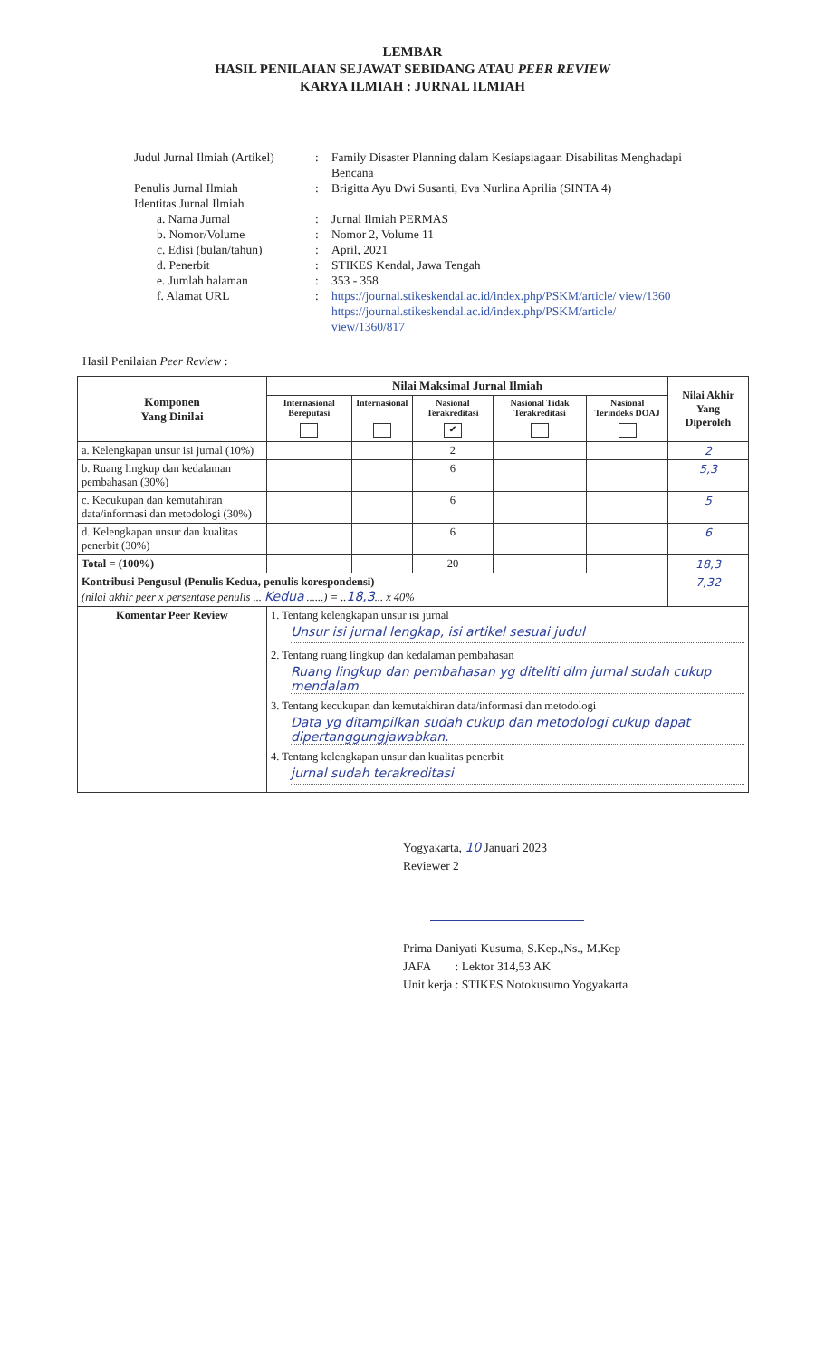LEMBAR
HASIL PENILAIAN SEJAWAT SEBIDANG ATAU PEER REVIEW
KARYA ILMIAH : JURNAL ILMIAH
| Judul Jurnal Ilmiah (Artikel) | : | Family Disaster Planning dalam Kesiapsiagaan Disabilitas Menghadapi Bencana |
| Penulis Jurnal Ilmiah | : | Brigitta Ayu Dwi Susanti, Eva Nurlina Aprilia (SINTA 4) |
| Identitas Jurnal Ilmiah | | |
| a. Nama Jurnal | : | Jurnal Ilmiah PERMAS |
| b. Nomor/Volume | : | Nomor 2, Volume 11 |
| c. Edisi (bulan/tahun) | : | April, 2021 |
| d. Penerbit | : | STIKES Kendal, Jawa Tengah |
| e. Jumlah halaman | : | 353 - 358 |
| f. Alamat URL | : | https://journal.stikeskendal.ac.id/index.php/PSKM/article/ view/1360 https://journal.stikeskendal.ac.id/index.php/PSKM/article/ view/1360/817 |
Hasil Penilaian Peer Review :
| Komponen Yang Dinilai | Nilai Maksimal Jurnal Ilmiah | | | | | Nilai Akhir Yang Diperoleh |
| --- | --- | --- | --- | --- | --- | --- |
| | Internasional Bereputasi | Internasional | Nasional Terakreditasi ✔ | Nasional Tidak Terakreditasi | Nasional Terindeks DOAJ | |
| a. Kelengkapan unsur isi jurnal (10%) | | | 2 | | | 2 |
| b. Ruang lingkup dan kedalaman pembahasan (30%) | | | 6 | | | 5,3 |
| c. Kecukupan dan kemutahiran data/informasi dan metodologi (30%) | | | 6 | | | 5 |
| d. Kelengkapan unsur dan kualitas penerbit (30%) | | | 6 | | | 6 |
| Total = (100%) | | | 20 | | | 18,3 |
| Kontribusi Pengusul (Penulis Kedua, penulis korespondensi) (nilai akhir peer x persentase penulis ... Kedua ......) = .. 18,3 ... x 40% | | | | | | 7,32 |
| Komentar Peer Review | 1. Tentang kelengkapan unsur isi jurnal Unsur isi jurnal lengkap, isi artikel sesuai judul 2. Tentang ruang lingkup dan kedalaman pembahasan Ruang lingkup dan pembahasan yg diteliti dlm jurnal sudah cukup mendalam 3. Tentang kecukupan dan kemutakhiran data/informasi dan metodologi Data yg ditampilkan sudah cukup dan metodologi cukup dapat dipertanggungjawabkan. 4. Tentang kelengkapan unsur dan kualitas penerbit jurnal sudah terakreditasi | | | | | |
Yogyakarta, 10 Januari 2023
Reviewer 2
Prima Daniyati Kusuma, S.Kep.,Ns., M.Kep
JAFA : Lektor 314,53 AK
Unit kerja : STIKES Notokusumo Yogyakarta